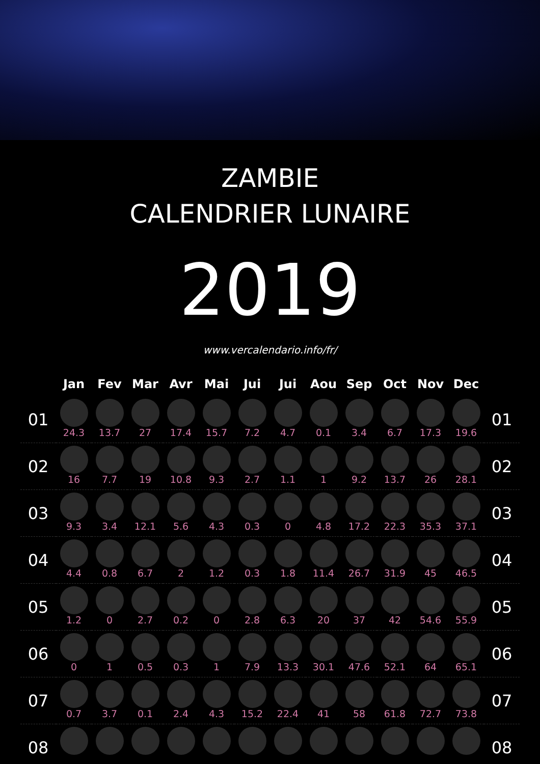ZAMBIE
CALENDRIER LUNAIRE
2019
www.vercalendario.info/fr/
| | Jan | Fev | Mar | Avr | Mai | Jui | Jui | Aou | Sep | Oct | Nov | Dec | |
| --- | --- | --- | --- | --- | --- | --- | --- | --- | --- | --- | --- | --- | --- |
| 01 | 24.3 | 13.7 | 27 | 17.4 | 15.7 | 7.2 | 4.7 | 0.1 | 3.4 | 6.7 | 17.3 | 19.6 | 01 |
| 02 | 16 | 7.7 | 19 | 10.8 | 9.3 | 2.7 | 1.1 | 1 | 9.2 | 13.7 | 26 | 28.1 | 02 |
| 03 | 9.3 | 3.4 | 12.1 | 5.6 | 4.3 | 0.3 | 0 | 4.8 | 17.2 | 22.3 | 35.3 | 37.1 | 03 |
| 04 | 4.4 | 0.8 | 6.7 | 2 | 1.2 | 0.3 | 1.8 | 11.4 | 26.7 | 31.9 | 45 | 46.5 | 04 |
| 05 | 1.2 | 0 | 2.7 | 0.2 | 0 | 2.8 | 6.3 | 20 | 37 | 42 | 54.6 | 55.9 | 05 |
| 06 | 0 | 1 | 0.5 | 0.3 | 1 | 7.9 | 13.3 | 30.1 | 47.6 | 52.1 | 64 | 65.1 | 06 |
| 07 | 0.7 | 3.7 | 0.1 | 2.4 | 4.3 | 15.2 | 22.4 | 41 | 58 | 61.8 | 72.7 | 73.8 | 07 |
| 08 | | | | | | | | | | | | | 08 |